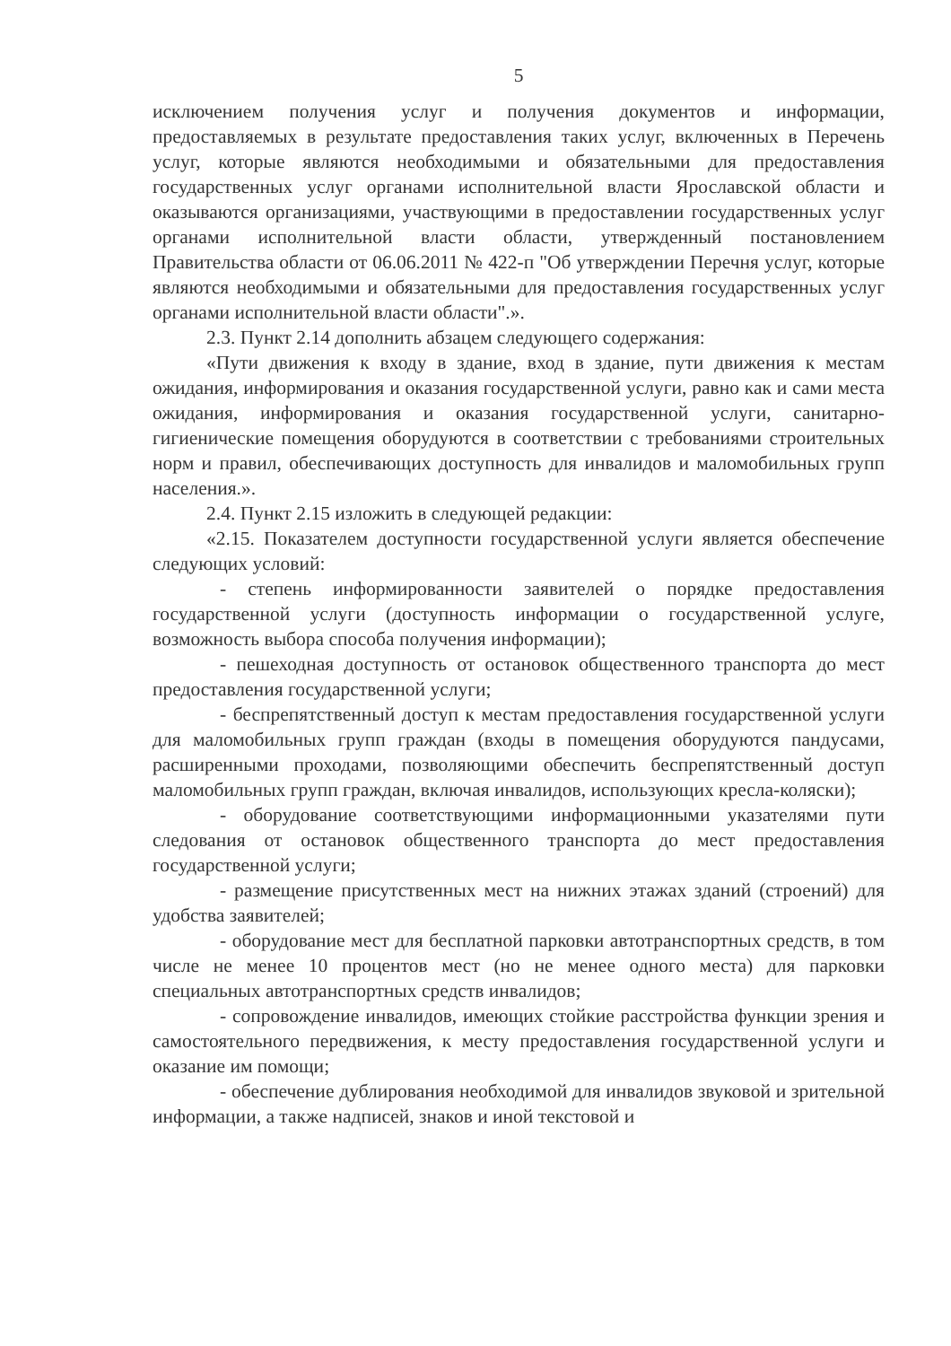5
исключением получения услуг и получения документов и информации, предоставляемых в результате предоставления таких услуг, включенных в Перечень услуг, которые являются необходимыми и обязательными для предоставления государственных услуг органами исполнительной власти Ярославской области и оказываются организациями, участвующими в предоставлении государственных услуг органами исполнительной власти области, утвержденный постановлением Правительства области от 06.06.2011 № 422-п "Об утверждении Перечня услуг, которые являются необходимыми и обязательными для предоставления государственных услуг органами исполнительной власти области".».
2.3. Пункт 2.14 дополнить абзацем следующего содержания:
«Пути движения к входу в здание, вход в здание, пути движения к местам ожидания, информирования и оказания государственной услуги, равно как и сами места ожидания, информирования и оказания государственной услуги, санитарно-гигиенические помещения оборудуются в соответствии с требованиями строительных норм и правил, обеспечивающих доступность для инвалидов и маломобильных групп населения.».
2.4. Пункт 2.15 изложить в следующей редакции:
«2.15. Показателем доступности государственной услуги является обеспечение следующих условий:
- степень информированности заявителей о порядке предоставления государственной услуги (доступность информации о государственной услуге, возможность выбора способа получения информации);
- пешеходная доступность от остановок общественного транспорта до мест предоставления государственной услуги;
- беспрепятственный доступ к местам предоставления государственной услуги для маломобильных групп граждан (входы в помещения оборудуются пандусами, расширенными проходами, позволяющими обеспечить беспрепятственный доступ маломобильных групп граждан, включая инвалидов, использующих кресла-коляски);
- оборудование соответствующими информационными указателями пути следования от остановок общественного транспорта до мест предоставления государственной услуги;
- размещение присутственных мест на нижних этажах зданий (строений) для удобства заявителей;
- оборудование мест для бесплатной парковки автотранспортных средств, в том числе не менее 10 процентов мест (но не менее одного места) для парковки специальных автотранспортных средств инвалидов;
- сопровождение инвалидов, имеющих стойкие расстройства функции зрения и самостоятельного передвижения, к месту предоставления государственной услуги и оказание им помощи;
- обеспечение дублирования необходимой для инвалидов звуковой и зрительной информации, а также надписей, знаков и иной текстовой и